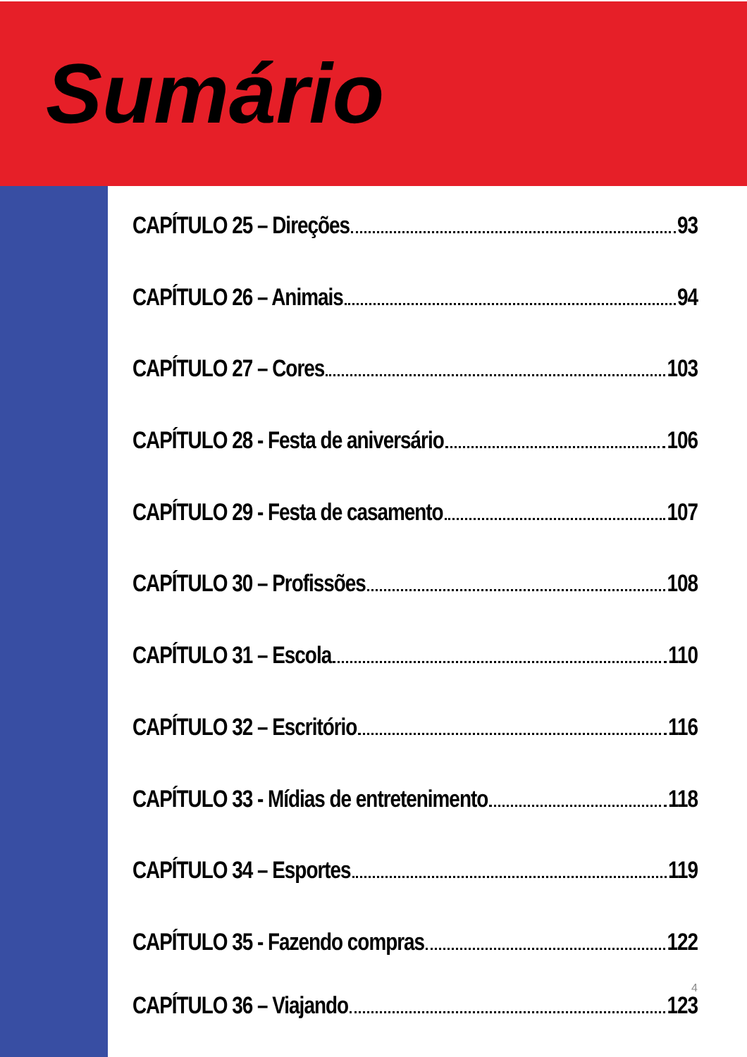Sumário
CAPÍTULO 25 – Direções 93
CAPÍTULO 26 – Animais 94
CAPÍTULO 27 – Cores 103
CAPÍTULO 28 - Festa de aniversário 106
CAPÍTULO 29 - Festa de casamento 107
CAPÍTULO 30 – Profissões 108
CAPÍTULO 31 – Escola 110
CAPÍTULO 32 – Escritório 116
CAPÍTULO 33 - Mídias de entretenimento 118
CAPÍTULO 34 – Esportes 119
CAPÍTULO 35 - Fazendo compras 122
4
CAPÍTULO 36 – Viajando 123